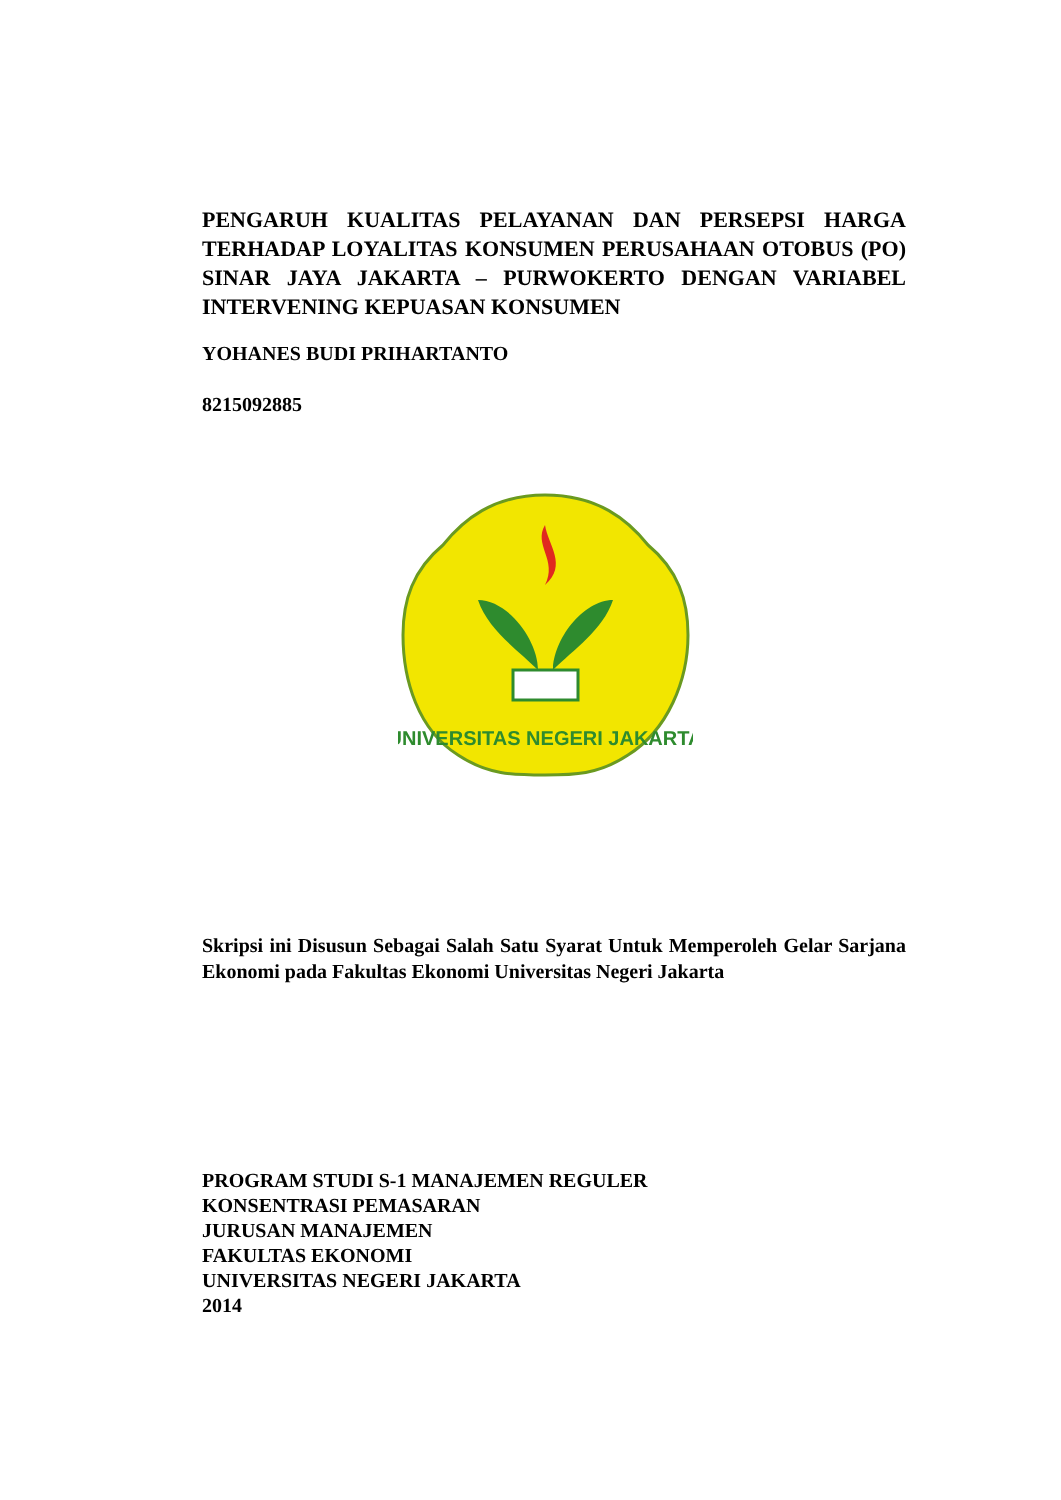PENGARUH KUALITAS PELAYANAN DAN PERSEPSI HARGA TERHADAP LOYALITAS KONSUMEN PERUSAHAAN OTOBUS (PO) SINAR JAYA JAKARTA – PURWOKERTO DENGAN VARIABEL INTERVENING KEPUASAN KONSUMEN
YOHANES BUDI PRIHARTANTO
8215092885
UNIVERSITAS NEGERI JAKARTA
Skripsi ini Disusun Sebagai Salah Satu Syarat Untuk Memperoleh Gelar Sarjana Ekonomi pada Fakultas Ekonomi Universitas Negeri Jakarta
PROGRAM STUDI S-1 MANAJEMEN REGULER
KONSENTRASI PEMASARAN
JURUSAN MANAJEMEN
FAKULTAS EKONOMI
UNIVERSITAS NEGERI JAKARTA
2014